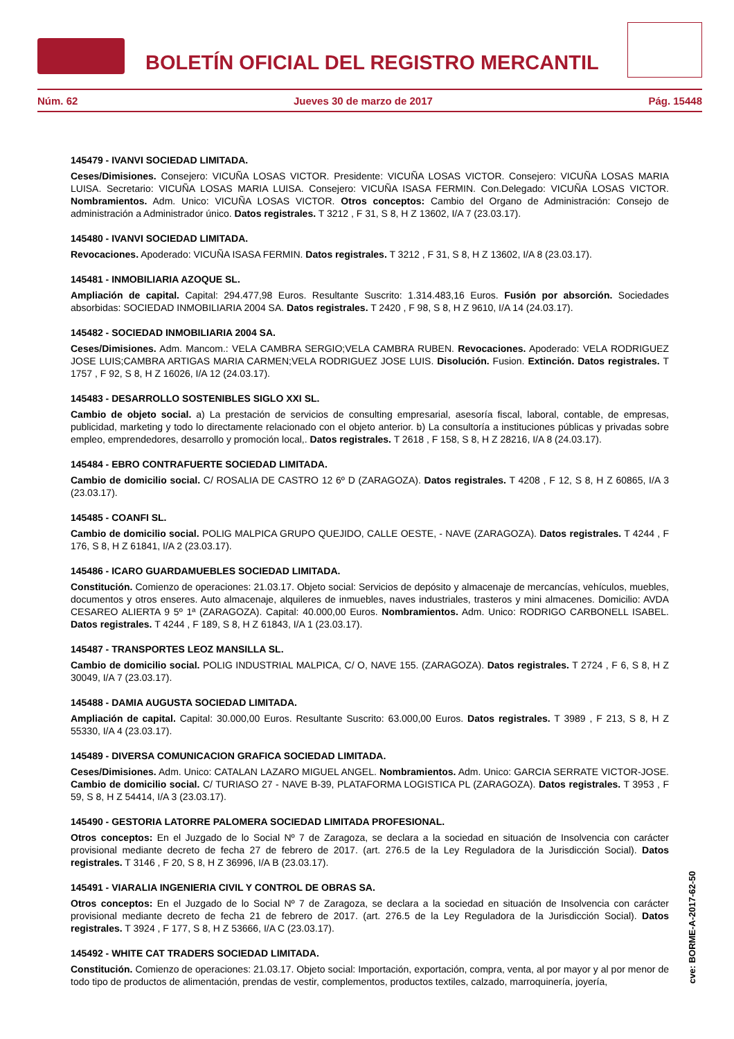BOLETÍN OFICIAL DEL REGISTRO MERCANTIL
Núm. 62 Jueves 30 de marzo de 2017 Pág. 15448
145479 - IVANVI SOCIEDAD LIMITADA.
Ceses/Dimisiones. Consejero: VICUÑA LOSAS VICTOR. Presidente: VICUÑA LOSAS VICTOR. Consejero: VICUÑA LOSAS MARIA LUISA. Secretario: VICUÑA LOSAS MARIA LUISA. Consejero: VICUÑA ISASA FERMIN. Con.Delegado: VICUÑA LOSAS VICTOR. Nombramientos. Adm. Unico: VICUÑA LOSAS VICTOR. Otros conceptos: Cambio del Organo de Administración: Consejo de administración a Administrador único. Datos registrales. T 3212 , F 31, S 8, H Z 13602, I/A 7 (23.03.17).
145480 - IVANVI SOCIEDAD LIMITADA.
Revocaciones. Apoderado: VICUÑA ISASA FERMIN. Datos registrales. T 3212 , F 31, S 8, H Z 13602, I/A 8 (23.03.17).
145481 - INMOBILIARIA AZOQUE SL.
Ampliación de capital. Capital: 294.477,98 Euros. Resultante Suscrito: 1.314.483,16 Euros. Fusión por absorción. Sociedades absorbidas: SOCIEDAD INMOBILIARIA 2004 SA. Datos registrales. T 2420 , F 98, S 8, H Z 9610, I/A 14 (24.03.17).
145482 - SOCIEDAD INMOBILIARIA 2004 SA.
Ceses/Dimisiones. Adm. Mancom.: VELA CAMBRA SERGIO;VELA CAMBRA RUBEN. Revocaciones. Apoderado: VELA RODRIGUEZ JOSE LUIS;CAMBRA ARTIGAS MARIA CARMEN;VELA RODRIGUEZ JOSE LUIS. Disolución. Fusion. Extinción. Datos registrales. T 1757 , F 92, S 8, H Z 16026, I/A 12 (24.03.17).
145483 - DESARROLLO SOSTENIBLES SIGLO XXI SL.
Cambio de objeto social. a) La prestación de servicios de consulting empresarial, asesoría fiscal, laboral, contable, de empresas, publicidad, marketing y todo lo directamente relacionado con el objeto anterior. b) La consultoría a instituciones públicas y privadas sobre empleo, emprendedores, desarrollo y promoción local,. Datos registrales. T 2618 , F 158, S 8, H Z 28216, I/A 8 (24.03.17).
145484 - EBRO CONTRAFUERTE SOCIEDAD LIMITADA.
Cambio de domicilio social. C/ ROSALIA DE CASTRO 12 6º D (ZARAGOZA). Datos registrales. T 4208 , F 12, S 8, H Z 60865, I/A 3 (23.03.17).
145485 - COANFI SL.
Cambio de domicilio social. POLIG MALPICA GRUPO QUEJIDO, CALLE OESTE, - NAVE (ZARAGOZA). Datos registrales. T 4244 , F 176, S 8, H Z 61841, I/A 2 (23.03.17).
145486 - ICARO GUARDAMUEBLES SOCIEDAD LIMITADA.
Constitución. Comienzo de operaciones: 21.03.17. Objeto social: Servicios de depósito y almacenaje de mercancías, vehículos, muebles, documentos y otros enseres. Auto almacenaje, alquileres de inmuebles, naves industriales, trasteros y mini almacenes. Domicilio: AVDA CESAREO ALIERTA 9 5º 1ª (ZARAGOZA). Capital: 40.000,00 Euros. Nombramientos. Adm. Unico: RODRIGO CARBONELL ISABEL. Datos registrales. T 4244 , F 189, S 8, H Z 61843, I/A 1 (23.03.17).
145487 - TRANSPORTES LEOZ MANSILLA SL.
Cambio de domicilio social. POLIG INDUSTRIAL MALPICA, C/ O, NAVE 155. (ZARAGOZA). Datos registrales. T 2724 , F 6, S 8, H Z 30049, I/A 7 (23.03.17).
145488 - DAMIA AUGUSTA SOCIEDAD LIMITADA.
Ampliación de capital. Capital: 30.000,00 Euros. Resultante Suscrito: 63.000,00 Euros. Datos registrales. T 3989 , F 213, S 8, H Z 55330, I/A 4 (23.03.17).
145489 - DIVERSA COMUNICACION GRAFICA SOCIEDAD LIMITADA.
Ceses/Dimisiones. Adm. Unico: CATALAN LAZARO MIGUEL ANGEL. Nombramientos. Adm. Unico: GARCIA SERRATE VICTOR-JOSE. Cambio de domicilio social. C/ TURIASO 27 - NAVE B-39, PLATAFORMA LOGISTICA PL (ZARAGOZA). Datos registrales. T 3953 , F 59, S 8, H Z 54414, I/A 3 (23.03.17).
145490 - GESTORIA LATORRE PALOMERA SOCIEDAD LIMITADA PROFESIONAL.
Otros conceptos: En el Juzgado de lo Social Nº 7 de Zaragoza, se declara a la sociedad en situación de Insolvencia con carácter provisional mediante decreto de fecha 27 de febrero de 2017. (art. 276.5 de la Ley Reguladora de la Jurisdicción Social). Datos registrales. T 3146 , F 20, S 8, H Z 36996, I/A B (23.03.17).
145491 - VIARALIA INGENIERIA CIVIL Y CONTROL DE OBRAS SA.
Otros conceptos: En el Juzgado de lo Social Nº 7 de Zaragoza, se declara a la sociedad en situación de Insolvencia con carácter provisional mediante decreto de fecha 21 de febrero de 2017. (art. 276.5 de la Ley Reguladora de la Jurisdicción Social). Datos registrales. T 3924 , F 177, S 8, H Z 53666, I/A C (23.03.17).
145492 - WHITE CAT TRADERS SOCIEDAD LIMITADA.
Constitución. Comienzo de operaciones: 21.03.17. Objeto social: Importación, exportación, compra, venta, al por mayor y al por menor de todo tipo de productos de alimentación, prendas de vestir, complementos, productos textiles, calzado, marroquinería, joyería,
cve: BORME-A-2017-62-50